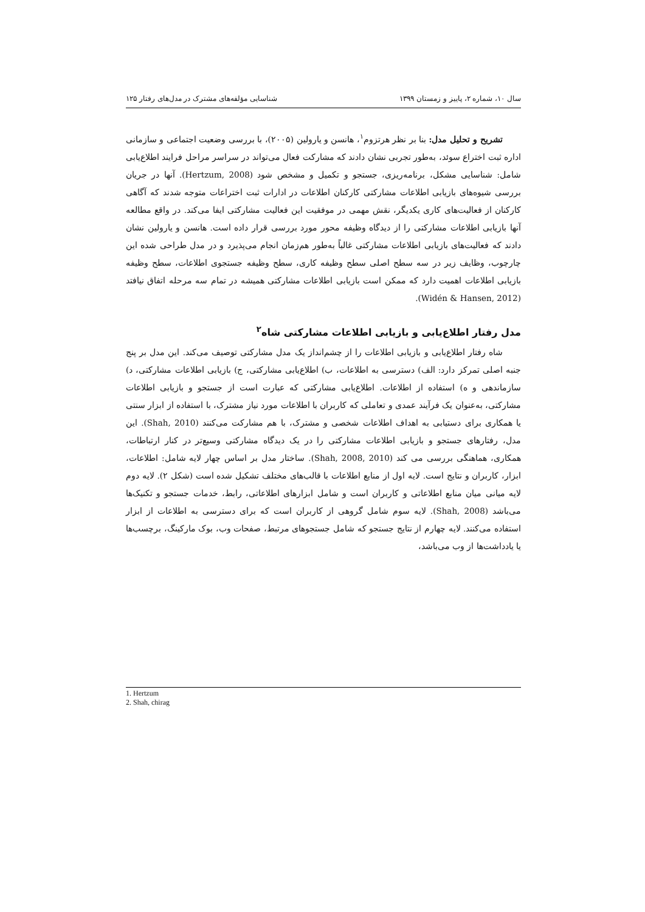سال ۱۰، شماره ۲، پاییز و زمستان ۱۳۹۹ شناسایی مؤلفه‌های مشترک در مدل‌های رفتار ۱۲۵
تشریح و تحلیل مدل: بنا بر نظر هرتزوم<sup>۱</sup>، هانسن و یارولین (۲۰۰۵)، با بررسی وضعیت اجتماعی و سازمانی اداره ثبت اختراع سوئد، به‌طور تجربی نشان دادند که مشارکت فعال می‌تواند در سراسر مراحل فرایند اطلاع‌یابی شامل: شناسایی مشکل، برنامه‌ریزی، جستجو و تکمیل و مشخص شود (Hertzum, 2008). آنها در جریان بررسی شیوه‌های بازیابی اطلاعات مشارکتی کارکنان اطلاعات در ادارات ثبت اختراعات متوجه شدند که آگاهی کارکنان از فعالیت‌های کاری یکدیگر، نقش مهمی در موفقیت این فعالیت مشارکتی ایفا می‌کند. در واقع مطالعه آنها بازیابی اطلاعات مشارکتی را از دیدگاه وظیفه محور مورد بررسی قرار داده است. هانسن و یارولین نشان دادند که فعالیت‌های بازیابی اطلاعات مشارکتی غالباً به‌طور هم‌زمان انجام می‌پذیرد و در مدل طراحی شده این چارچوب، وظایف زیر در سه سطح اصلی سطح وظیفه کاری، سطح وظیفه جستجوی اطلاعات، سطح وظیفه بازیابی اطلاعات اهمیت دارد که ممکن است بازیابی اطلاعات مشارکتی همیشه در تمام سه مرحله اتفاق نیافتد (Widén & Hansen, 2012).
مدل رفتار اطلاع‌یابی و بازیابی اطلاعات مشارکتی شاه<sup>۲</sup>
شاه رفتار اطلاع‌یابی و بازیابی اطلاعات را از چشم‌انداز یک مدل مشارکتی توصیف می‌کند. این مدل بر پنج جنبه اصلی تمرکز دارد: الف) دسترسی به اطلاعات، ب) اطلاع‌یابی مشارکتی، ج) بازیابی اطلاعات مشارکتی، د) سازماندهی و ه) استفاده از اطلاعات. اطلاع‌یابی مشارکتی که عبارت است از جستجو و بازیابی اطلاعات مشارکتی، به‌عنوان یک فرآیند عمدی و تعاملی که کاربران با اطلاعات مورد نیاز مشترک، با استفاده از ابزار سنتی یا همکاری برای دستیابی به اهداف اطلاعات شخصی و مشترک، با هم مشارکت می‌کنند (Shah, 2010). این مدل، رفتارهای جستجو و بازیابی اطلاعات مشارکتی را در یک دیدگاه مشارکتی وسیع‌تر در کنار ارتباطات، همکاری، هماهنگی بررسی می کند (Shah, 2008, 2010). ساختار مدل بر اساس چهار لایه شامل: اطلاعات، ابزار، کاربران و نتایج است. لایه اول از منابع اطلاعات با قالب‌های مختلف تشکیل شده است (شکل ۲). لایه دوم لایه میانی میان منابع اطلاعاتی و کاربران است و شامل ابزارهای اطلاعاتی، رابط، خدمات جستجو و تکنیک‌ها می‌باشد (Shah, 2008). لایه سوم شامل گروهی از کاربران است که برای دسترسی به اطلاعات از ابزار استفاده می‌کنند. لایه چهارم از نتایج جستجو که شامل جستجوهای مرتبط، صفحات وب، بوک مارکینگ، برچسب‌ها یا یادداشت‌ها از وب می‌باشد،
1. Hertzum
2. Shah, chirag